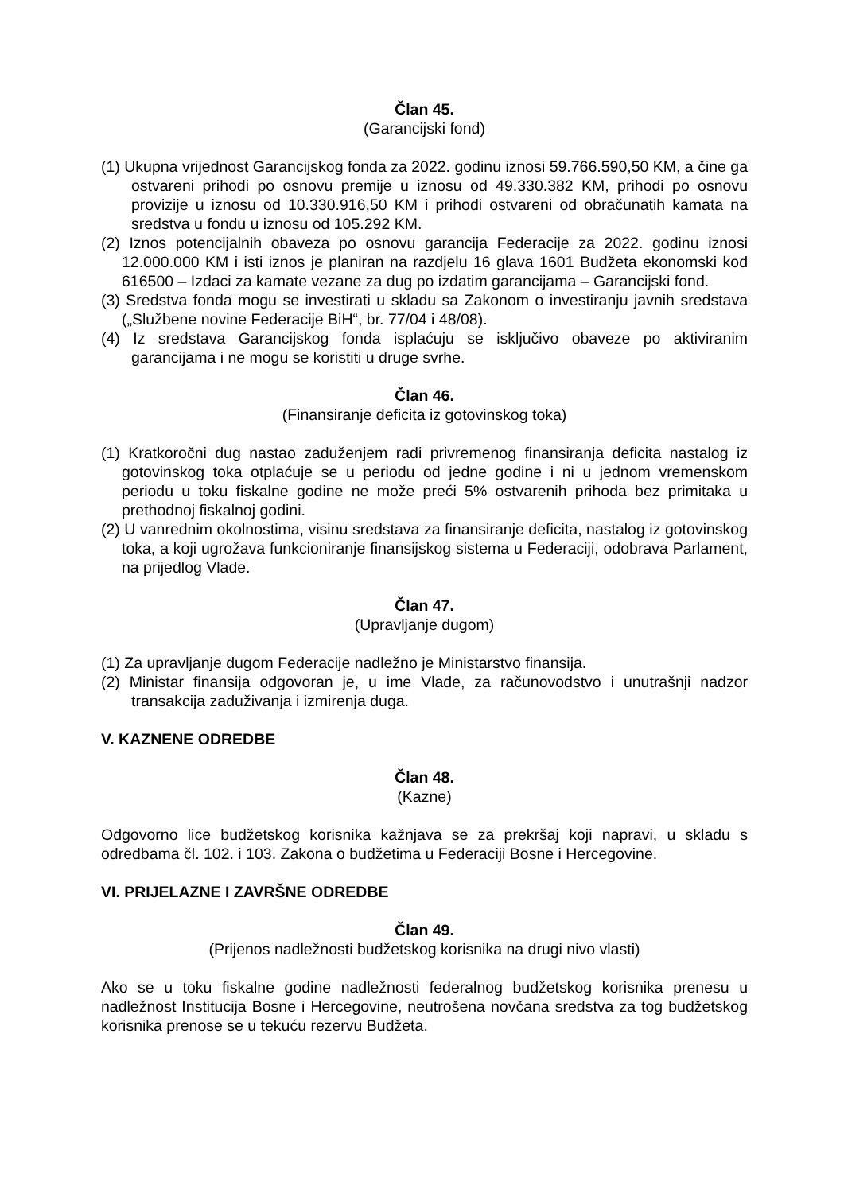Član 45.
(Garancijski fond)
(1) Ukupna vrijednost Garancijskog fonda za 2022. godinu iznosi 59.766.590,50 KM, a čine ga ostvareni prihodi po osnovu premije u iznosu od 49.330.382 KM, prihodi po osnovu provizije u iznosu od 10.330.916,50 KM i prihodi ostvareni od obračunatih kamata na sredstva u fondu u iznosu od 105.292 KM.
(2) Iznos potencijalnih obaveza po osnovu garancija Federacije za 2022. godinu iznosi 12.000.000 KM i isti iznos je planiran na razdjelu 16 glava 1601 Budžeta ekonomski kod 616500 – Izdaci za kamate vezane za dug po izdatim garancijama – Garancijski fond.
(3) Sredstva fonda mogu se investirati u skladu sa Zakonom o investiranju javnih sredstava („Službene novine Federacije BiH“, br. 77/04 i 48/08).
(4) Iz sredstava Garancijskog fonda isplaćuju se isključivo obaveze po aktiviranim garancijama i ne mogu se koristiti u druge svrhe.
Član 46.
(Finansiranje deficita iz gotovinskog toka)
(1) Kratkoročni dug nastao zaduženjem radi privremenog finansiranja deficita nastalog iz gotovinskog toka otplaćuje se u periodu od jedne godine i ni u jednom vremenskom periodu u toku fiskalne godine ne može preći 5% ostvarenih prihoda bez primitaka u prethodnoj fiskalnoj godini.
(2) U vanrednim okolnostima, visinu sredstava za finansiranje deficita, nastalog iz gotovinskog toka, a koji ugrožava funkcioniranje finansijskog sistema u Federaciji, odobrava Parlament, na prijedlog Vlade.
Član 47.
(Upravljanje dugom)
(1) Za upravljanje dugom Federacije nadležno je Ministarstvo finansija.
(2) Ministar finansija odgovoran je, u ime Vlade, za računovodstvo i unutrašnji nadzor transakcija zaduživanja i izmirenja duga.
V. KAZNENE ODREDBE
Član 48.
(Kazne)
Odgovorno lice budžetskog korisnika kažnjava se za prekršaj koji napravi, u skladu s odredbama čl. 102. i 103. Zakona o budžetima u Federaciji Bosne i Hercegovine.
VI. PRIJELAZNE I ZAVRŠNE ODREDBE
Član 49.
(Prijenos nadležnosti budžetskog korisnika na drugi nivo vlasti)
Ako se u toku fiskalne godine nadležnosti federalnog budžetskog korisnika prenesu u nadležnost Institucija Bosne i Hercegovine, neutrošena novčana sredstva za tog budžetskog korisnika prenose se u tekuću rezervu Budžeta.